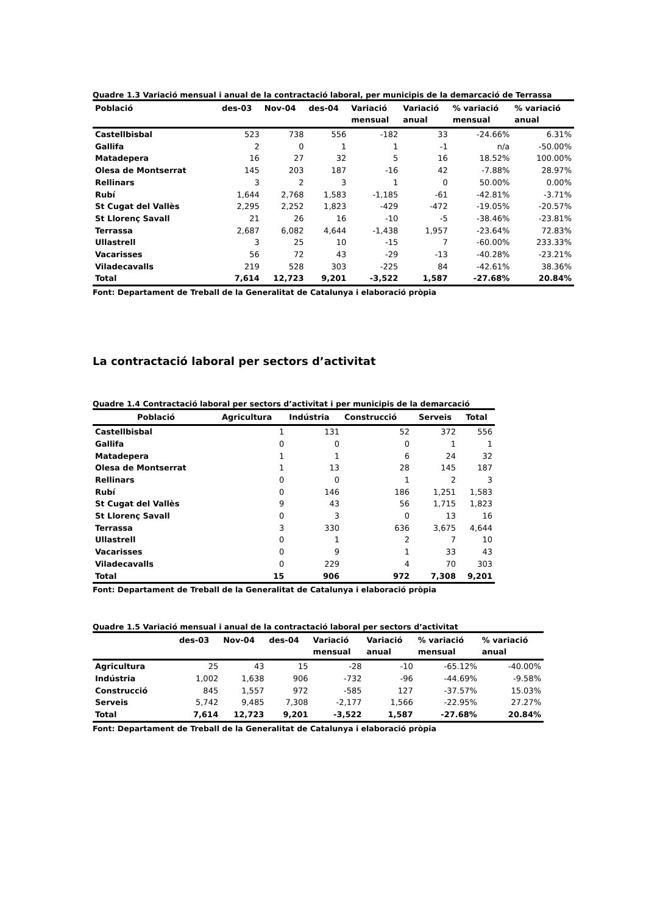Quadre 1.3 Variació mensual i anual de la contractació laboral, per municipis de la demarcació de Terrassa
| Població | des-03 | Nov-04 | des-04 | Variació mensual | Variació anual | % variació mensual | % variació anual |
| --- | --- | --- | --- | --- | --- | --- | --- |
| Castellbisbal | 523 | 738 | 556 | -182 | 33 | -24.66% | 6.31% |
| Gallifa | 2 | 0 | 1 | 1 | -1 | n/a | -50.00% |
| Matadepera | 16 | 27 | 32 | 5 | 16 | 18.52% | 100.00% |
| Olesa de Montserrat | 145 | 203 | 187 | -16 | 42 | -7.88% | 28.97% |
| Rellinars | 3 | 2 | 3 | 1 | 0 | 50.00% | 0.00% |
| Rubí | 1,644 | 2,768 | 1,583 | -1,185 | -61 | -42.81% | -3.71% |
| St Cugat del Vallès | 2,295 | 2,252 | 1,823 | -429 | -472 | -19.05% | -20.57% |
| St Llorenç Savall | 21 | 26 | 16 | -10 | -5 | -38.46% | -23.81% |
| Terrassa | 2,687 | 6,082 | 4,644 | -1,438 | 1,957 | -23.64% | 72.83% |
| Ullastrell | 3 | 25 | 10 | -15 | 7 | -60.00% | 233.33% |
| Vacarisses | 56 | 72 | 43 | -29 | -13 | -40.28% | -23.21% |
| Viladecavalls | 219 | 528 | 303 | -225 | 84 | -42.61% | 38.36% |
| Total | 7,614 | 12,723 | 9,201 | -3,522 | 1,587 | -27.68% | 20.84% |
Font: Departament de Treball de la Generalitat de Catalunya i elaboració pròpia
La contractació laboral per sectors d’activitat
Quadre 1.4 Contractació laboral per sectors d’activitat i per municipis de la demarcació
| Població | Agricultura | Indústria | Construcció | Serveis | Total |
| --- | --- | --- | --- | --- | --- |
| Castellbisbal | 1 | 131 | 52 | 372 | 556 |
| Gallifa | 0 | 0 | 0 | 1 | 1 |
| Matadepera | 1 | 1 | 6 | 24 | 32 |
| Olesa de Montserrat | 1 | 13 | 28 | 145 | 187 |
| Rellinars | 0 | 0 | 1 | 2 | 3 |
| Rubí | 0 | 146 | 186 | 1,251 | 1,583 |
| St Cugat del Vallès | 9 | 43 | 56 | 1,715 | 1,823 |
| St Llorenç Savall | 0 | 3 | 0 | 13 | 16 |
| Terrassa | 3 | 330 | 636 | 3,675 | 4,644 |
| Ullastrell | 0 | 1 | 2 | 7 | 10 |
| Vacarisses | 0 | 9 | 1 | 33 | 43 |
| Viladecavalls | 0 | 229 | 4 | 70 | 303 |
| Total | 15 | 906 | 972 | 7,308 | 9,201 |
Font: Departament de Treball de la Generalitat de Catalunya i elaboració pròpia
Quadre 1.5 Variació mensual i anual de la contractació laboral per sectors d’activitat
| | des-03 | Nov-04 | des-04 | Variació mensual | Variació anual | % variació mensual | % variació anual |
| --- | --- | --- | --- | --- | --- | --- | --- |
| Agricultura | 25 | 43 | 15 | -28 | -10 | -65.12% | -40.00% |
| Indústria | 1,002 | 1,638 | 906 | -732 | -96 | -44.69% | -9.58% |
| Construcció | 845 | 1,557 | 972 | -585 | 127 | -37.57% | 15.03% |
| Serveis | 5,742 | 9,485 | 7,308 | -2,177 | 1,566 | -22.95% | 27.27% |
| Total | 7,614 | 12,723 | 9,201 | -3,522 | 1,587 | -27.68% | 20.84% |
Font: Departament de Treball de la Generalitat de Catalunya i elaboració pròpia